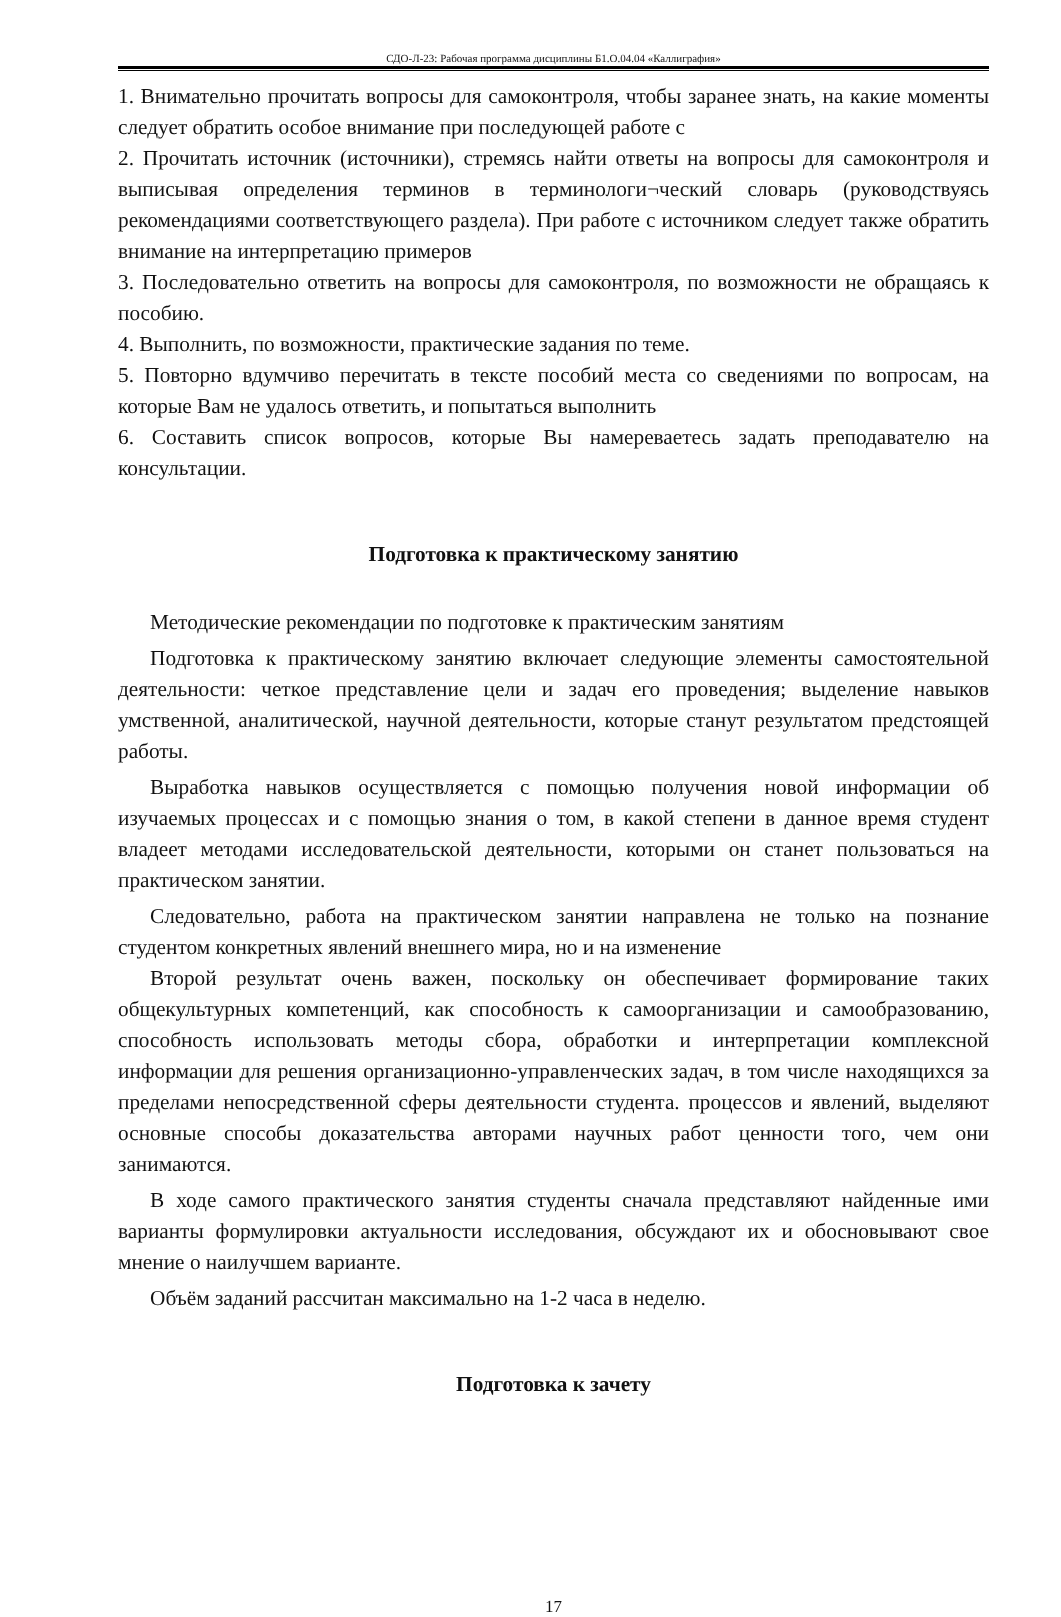СДО-Л-23: Рабочая программа дисциплины Б1.О.04.04 «Каллиграфия»
1. Внимательно прочитать вопросы для самоконтроля, чтобы заранее знать, на какие моменты следует обратить особое внимание при последующей работе с
2. Прочитать источник (источники), стремясь найти ответы на вопросы для самоконтроля и выписывая определения терминов в терминологи¬ческий словарь (руководствуясь рекомендациями соответствующего раздела). При работе с источником следует также обратить внимание на интерпретацию примеров
3. Последовательно ответить на вопросы для самоконтроля, по возможности не обращаясь к пособию.
4. Выполнить, по возможности, практические задания по теме.
5. Повторно вдумчиво перечитать в тексте пособий места со сведениями по вопросам, на которые Вам не удалось ответить, и попытаться выполнить
6. Составить список вопросов, которые Вы намереваетесь задать преподавателю на консультации.
Подготовка к практическому занятию
Методические рекомендации по подготовке к практическим занятиям
Подготовка к практическому занятию включает следующие элементы самостоятельной деятельности: четкое представление цели и задач его проведения; выделение навыков умственной, аналитической, научной деятельности, которые станут результатом предстоящей работы.
Выработка навыков осуществляется с помощью получения новой информации об изучаемых процессах и с помощью знания о том, в какой степени в данное время студент владеет методами исследовательской деятельности, которыми он станет пользоваться на практическом занятии.
Следовательно, работа на практическом занятии направлена не только на познание студентом конкретных явлений внешнего мира, но и на изменение
Второй результат очень важен, поскольку он обеспечивает формирование таких общекультурных компетенций, как способность к самоорганизации и самообразованию, способность использовать методы сбора, обработки и интерпретации комплексной информации для решения организационно-управленческих задач, в том числе находящихся за пределами непосредственной сферы деятельности студента. процессов и явлений, выделяют основные способы доказательства авторами научных работ ценности того, чем они занимаются.
В ходе самого практического занятия студенты сначала представляют найденные ими варианты формулировки актуальности исследования, обсуждают их и обосновывают свое мнение о наилучшем варианте.
Объём заданий рассчитан максимально на 1-2 часа в неделю.
Подготовка к зачету
17